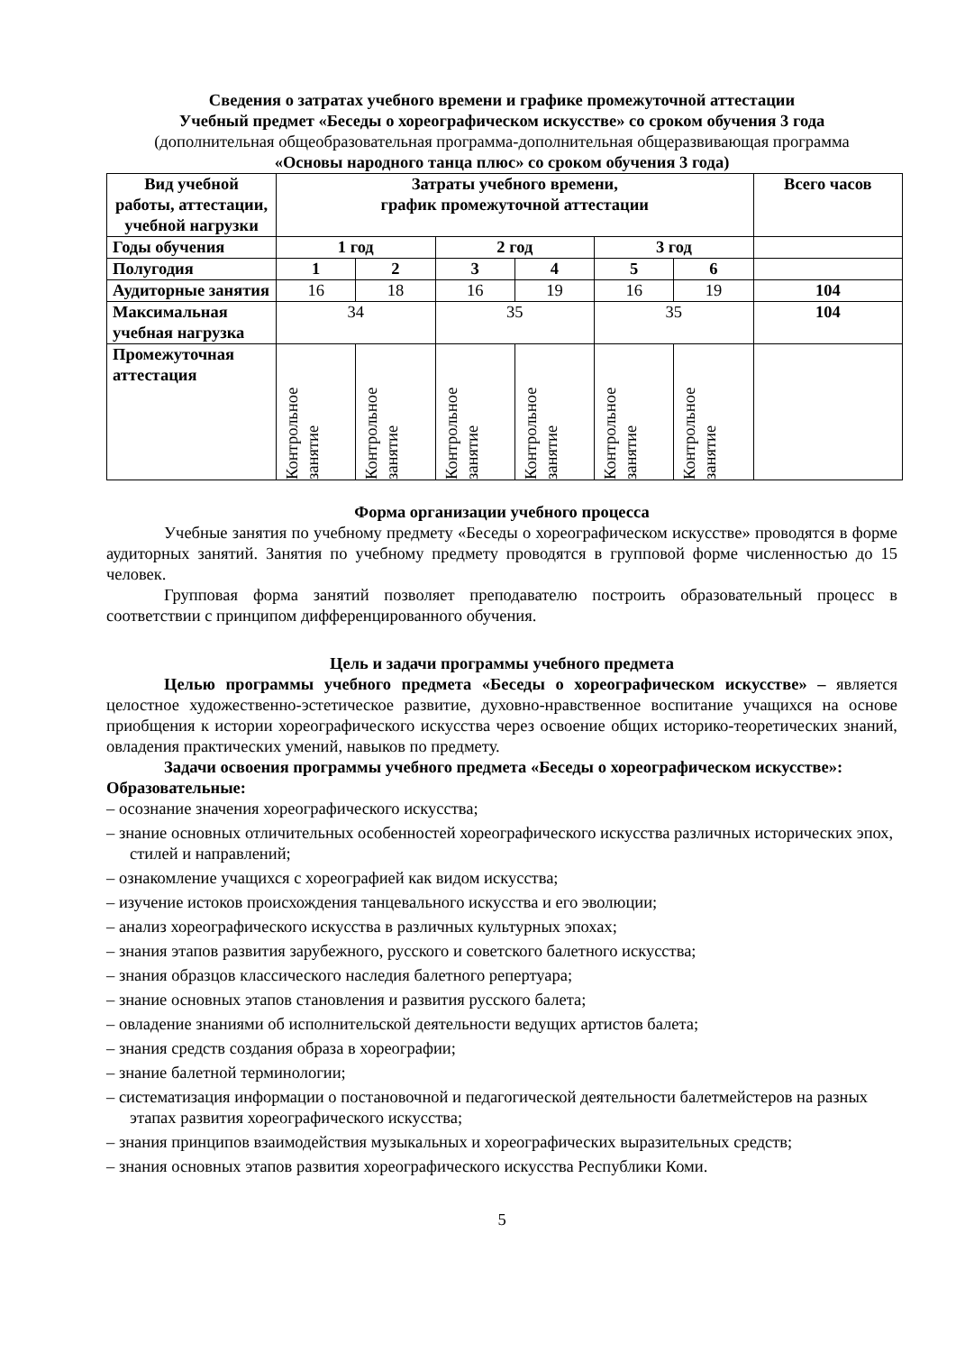Сведения о затратах учебного времени и графике промежуточной аттестации
Учебный предмет «Беседы о хореографическом искусстве» со сроком обучения 3 года
(дополнительная общеобразовательная программа-дополнительная общеразвивающая программа
«Основы народного танца плюс» со сроком обучения 3 года)
| Вид учебной работы, аттестации, учебной нагрузки | Затраты учебного времени, график промежуточной аттестации | | | | | | Всего часов |
| --- | --- | --- | --- | --- | --- | --- | --- |
| Годы обучения | 1 год | | 2 год | | 3 год | | |
| Полугодия | 1 | 2 | 3 | 4 | 5 | 6 | |
| Аудиторные занятия | 16 | 18 | 16 | 19 | 16 | 19 | 104 |
| Максимальная учебная нагрузка | 34 | | 35 | | 35 | | 104 |
| Промежуточная аттестация | Контрольное занятие | Контрольное занятие | Контрольное занятие | Контрольное занятие | Контрольное занятие | Контрольное занятие | |
Форма организации учебного процесса
Учебные занятия по учебному предмету «Беседы о хореографическом искусстве» проводятся в форме аудиторных занятий. Занятия по учебному предмету проводятся в групповой форме численностью до 15 человек.
Групповая форма занятий позволяет преподавателю построить образовательный процесс в соответствии с принципом дифференцированного обучения.
Цель и задачи программы учебного предмета
Целью программы учебного предмета «Беседы о хореографическом искусстве» – является целостное художественно-эстетическое развитие, духовно-нравственное воспитание учащихся на основе приобщения к истории хореографического искусства через освоение общих историко-теоретических знаний, овладения практических умений, навыков по предмету.
Задачи освоения программы учебного предмета «Беседы о хореографическом искусстве»:
Образовательные:
– осознание значения хореографического искусства;
– знание основных отличительных особенностей хореографического искусства различных исторических эпох, стилей и направлений;
– ознакомление учащихся с хореографией как видом искусства;
– изучение истоков происхождения танцевального искусства и его эволюции;
– анализ хореографического искусства в различных культурных эпохах;
– знания этапов развития зарубежного, русского и советского балетного искусства;
– знания образцов классического наследия балетного репертуара;
– знание основных этапов становления и развития русского балета;
– овладение знаниями об исполнительской деятельности ведущих артистов балета;
– знания средств создания образа в хореографии;
– знание балетной терминологии;
– систематизация информации о постановочной и педагогической деятельности балетмейстеров на разных этапах развития хореографического искусства;
– знания принципов взаимодействия музыкальных и хореографических выразительных средств;
– знания основных этапов развития хореографического искусства Республики Коми.
5